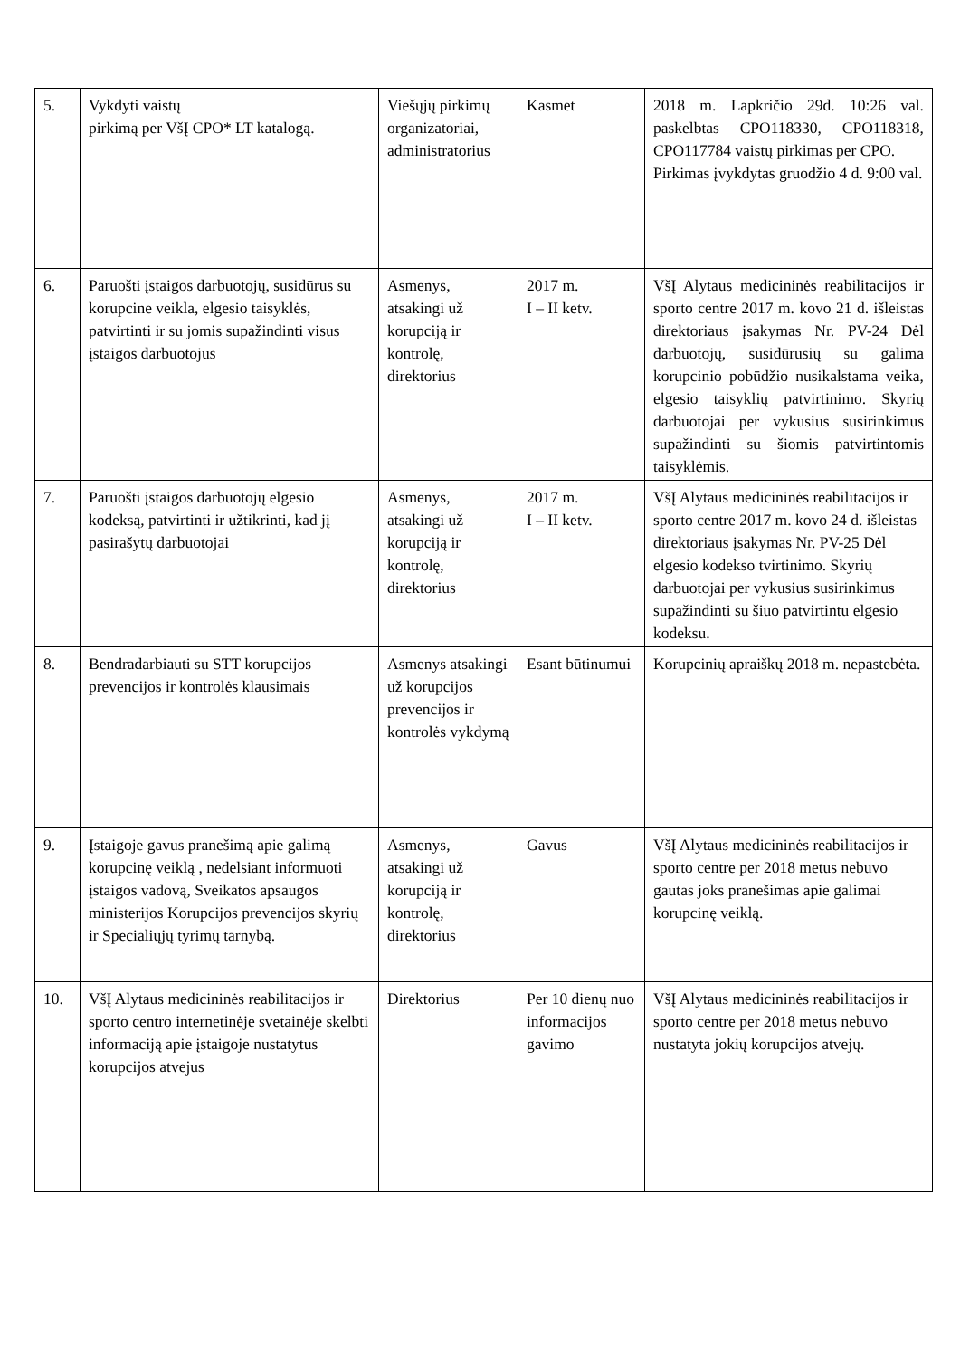| 5. | Vykdyti vaistų pirkimą per VšĮ CPO* LT katalogą. | Viešųjų pirkimų organizatoriai, administratorius | Kasmet | 2018 m. Lapkričio 29d. 10:26 val. paskelbtas CPO118330, CPO118318, CPO117784 vaistų pirkimas per CPO. Pirkimas įvykdytas gruodžio 4 d. 9:00 val. |
| 6. | Paruošti įstaigos darbuotojų, susidūrus su korupcine veikla, elgesio taisyklės, patvirtinti ir su jomis supažindinti visus įstaigos darbuotojus | Asmenys, atsakingi už korupciją ir kontrolę, direktorius | 2017 m. I – II ketv. | VšĮ Alytaus medicininės reabilitacijos ir sporto centre 2017 m. kovo 21 d. išleistas direktoriaus įsakymas Nr. PV-24 Dėl darbuotojų, susidūrusių su galima korupcinio pobūdžio nusikalstama veika, elgesio taisyklių patvirtinimo. Skyrių darbuotojai per vykusius susirinkimus supažindinti su šiomis patvirtintomis taisyklėmis. |
| 7. | Paruošti įstaigos darbuotojų elgesio kodeksą, patvirtinti ir užtikrinti, kad jį pasirašytų darbuotojai | Asmenys, atsakingi už korupciją ir kontrolę, direktorius | 2017 m. I – II ketv. | VšĮ Alytaus medicininės reabilitacijos ir sporto centre 2017 m. kovo 24 d. išleistas direktoriaus įsakymas Nr. PV-25 Dėl elgesio kodekso tvirtinimo. Skyrių darbuotojai per vykusius susirinkimus supažindinti su šiuo patvirtintu elgesio kodeksu. |
| 8. | Bendradarbiauti su STT korupcijos prevencijos ir kontrolės klausimais | Asmenys atsakingi už korupcijos prevencijos ir kontrolės vykdymą | Esant būtinumui | Korupcinių apraiškų 2018 m. nepastebėta. |
| 9. | Įstaigoje gavus pranešimą apie galimą korupcinę veiklą , nedelsiant informuoti įstaigos vadovą, Sveikatos apsaugos ministerijos Korupcijos prevencijos skyrių ir Specialiųjų tyrimų tarnybą. | Asmenys, atsakingi už korupciją ir kontrolę, direktorius | Gavus | VšĮ Alytaus medicininės reabilitacijos ir sporto centre per 2018 metus nebuvo gautas joks pranešimas apie galimai korupcinę veiklą. |
| 10. | VšĮ Alytaus medicininės reabilitacijos ir sporto centro internetinėje svetainėje skelbti informaciją apie įstaigoje nustatytus korupcijos atvejus | Direktorius | Per 10 dienų nuo informacijos gavimo | VšĮ Alytaus medicininės reabilitacijos ir sporto centre per 2018 metus nebuvo nustatyta jokių korupcijos atvejų. |